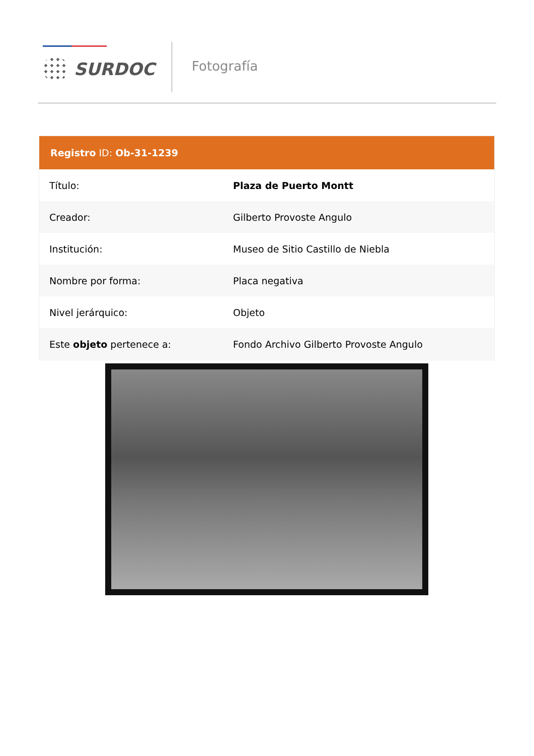SURDOC Fotografía
| Registro ID: Ob-31-1239 | |
| --- | --- |
| Título: | Plaza de Puerto Montt |
| Creador: | Gilberto Provoste Angulo |
| Institución: | Museo de Sitio Castillo de Niebla |
| Nombre por forma: | Placa negativa |
| Nivel jerárquico: | Objeto |
| Este objeto pertenece a: | Fondo Archivo Gilberto Provoste Angulo |